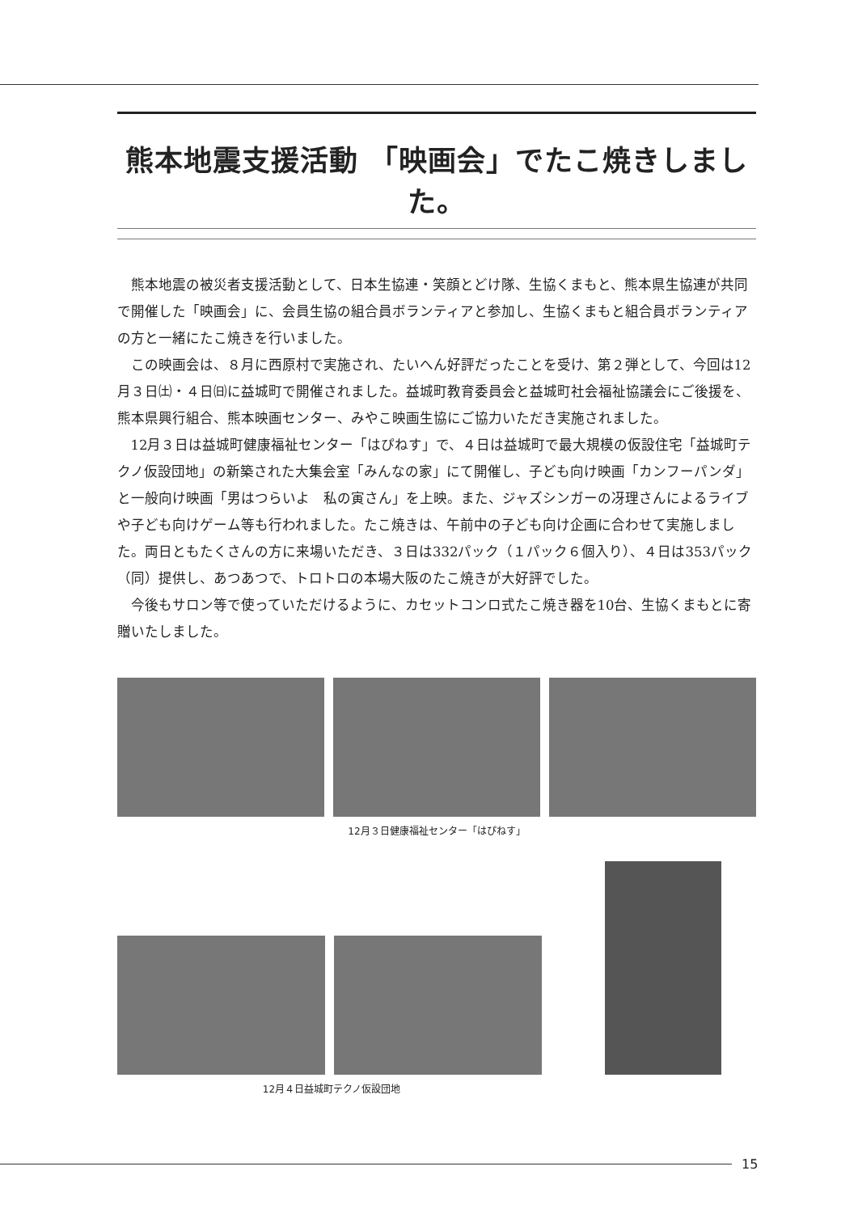熊本地震支援活動 「映画会」でたこ焼きしました。
熊本地震の被災者支援活動として、日本生協連・笑顔とどけ隊、生協くまもと、熊本県生協連が共同で開催した「映画会」に、会員生協の組合員ボランティアと参加し、生協くまもと組合員ボランティアの方と一緒にたこ焼きを行いました。
この映画会は、８月に西原村で実施され、たいへん好評だったことを受け、第２弾として、今回は12月３日㈯・４日㈰に益城町で開催されました。益城町教育委員会と益城町社会福祉協議会にご後援を、熊本県興行組合、熊本映画センター、みやこ映画生協にご協力いただき実施されました。
12月３日は益城町健康福祉センター「はぴねす」で、４日は益城町で最大規模の仮設住宅「益城町テクノ仮設団地」の新築された大集会室「みんなの家」にて開催し、子ども向け映画「カンフーパンダ」と一般向け映画「男はつらいよ　私の寅さん」を上映。また、ジャズシンガーの冴理さんによるライブや子ども向けゲーム等も行われました。たこ焼きは、午前中の子ども向け企画に合わせて実施しました。両日ともたくさんの方に来場いただき、３日は332パック（１パック６個入り）、４日は353パック（同）提供し、あつあつで、トロトロの本場大阪のたこ焼きが大好評でした。
今後もサロン等で使っていただけるように、カセットコンロ式たこ焼き器を10台、生協くまもとに寄贈いたしました。
12月３日健康福祉センター「はぴねす」
12月４日益城町テクノ仮設団地
15